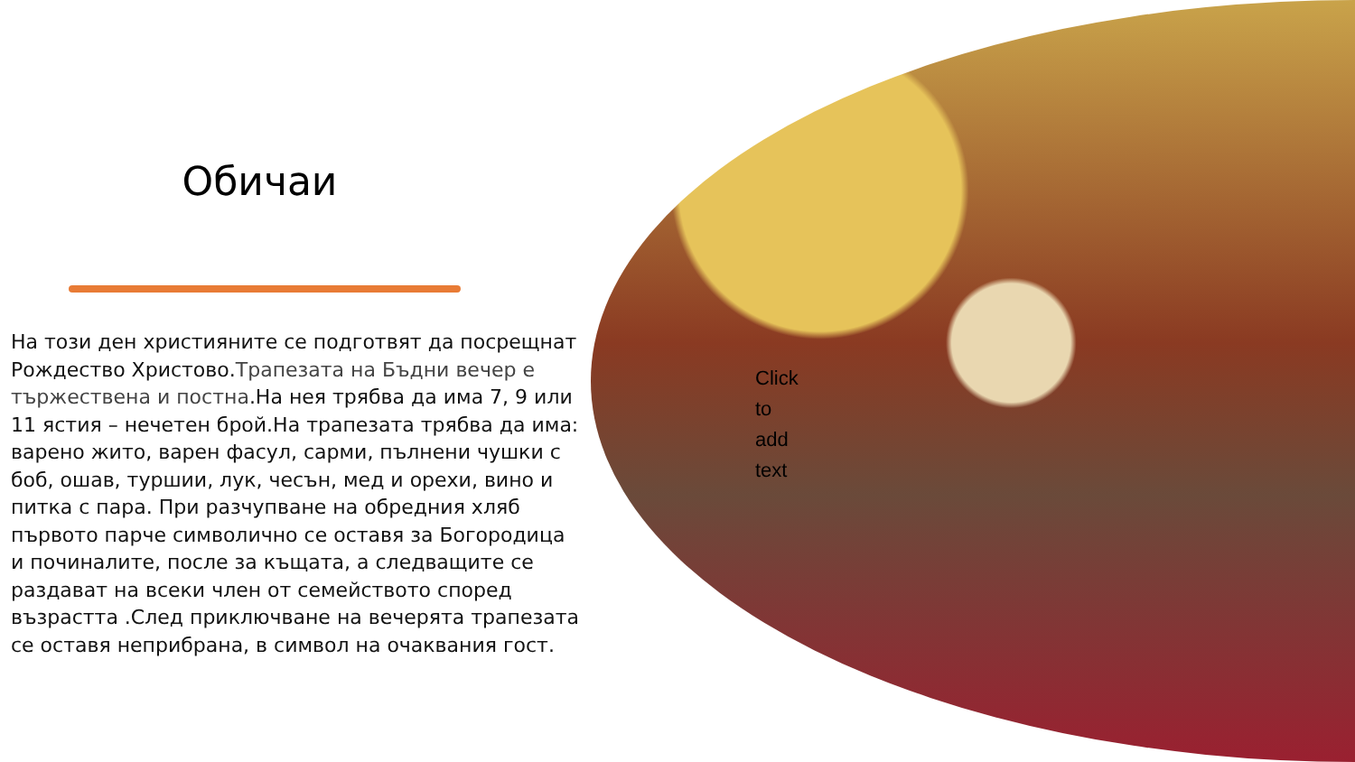Обичаи
На този ден християните се подготвят да посрещнат Рождество Христово.Трапезата на Бъдни вечер е тържествена и постна.На нея трябва да има 7, 9 или 11 ястия – нечетен брой.На трапезата трябва да има: варено жито, варен фасул, сарми, пълнени чушки с боб, ошав, туршии, лук, чесън, мед и орехи, вино и питка с пара. При разчупване на обредния хляб първото парче символично се оставя за Богородица и починалите, после за къщата, а следващите се раздават на всеки член от семейството според възрастта .След приключване на вечерята трапезата се оставя неприбрана, в символ на очаквания гост.
Click
to
add
text